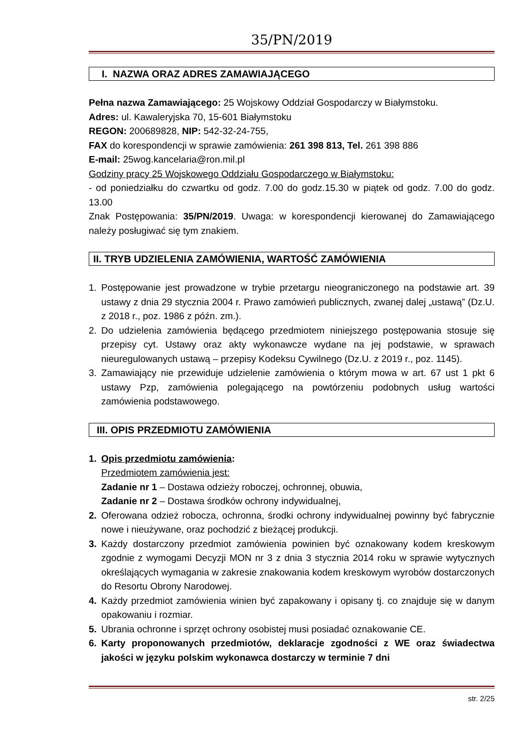35/PN/2019
I. NAZWA ORAZ ADRES ZAMAWIAJĄCEGO
Pełna nazwa Zamawiającego: 25 Wojskowy Oddział Gospodarczy w Białymstoku.
Adres: ul. Kawaleryjska 70, 15-601 Białymstoku
REGON: 200689828, NIP: 542-32-24-755,
FAX do korespondencji w sprawie zamówienia: 261 398 813, Tel. 261 398 886
E-mail: 25wog.kancelaria@ron.mil.pl
Godziny pracy 25 Wojskowego Oddziału Gospodarczego w Białymstoku:
- od poniedziałku do czwartku od godz. 7.00 do godz.15.30 w piątek od godz. 7.00 do godz. 13.00
Znak Postępowania: 35/PN/2019. Uwaga: w korespondencji kierowanej do Zamawiającego należy posługiwać się tym znakiem.
II. TRYB UDZIELENIA ZAMÓWIENIA, WARTOŚĆ ZAMÓWIENIA
1. Postępowanie jest prowadzone w trybie przetargu nieograniczonego na podstawie art. 39 ustawy z dnia 29 stycznia 2004 r. Prawo zamówień publicznych, zwanej dalej „ustawą” (Dz.U. z 2018 r., poz. 1986 z późn. zm.).
2. Do udzielenia zamówienia będącego przedmiotem niniejszego postępowania stosuje się przepisy cyt. Ustawy oraz akty wykonawcze wydane na jej podstawie, w sprawach nieuregulowanych ustawą – przepisy Kodeksu Cywilnego (Dz.U. z 2019 r., poz. 1145).
3. Zamawiający nie przewiduje udzielenie zamówienia o którym mowa w art. 67 ust 1 pkt 6 ustawy Pzp, zamówienia polegającego na powtórzeniu podobnych usług wartości zamówienia podstawowego.
III. OPIS PRZEDMIOTU ZAMÓWIENIA
1. Opis przedmiotu zamówienia:
Przedmiotem zamówienia jest:
Zadanie nr 1 – Dostawa odzieży roboczej, ochronnej, obuwia,
Zadanie nr 2 – Dostawa środków ochrony indywidualnej,
2. Oferowana odzież robocza, ochronna, środki ochrony indywidualnej powinny być fabrycznie nowe i nieużywane, oraz pochodzić z bieżącej produkcji.
3. Każdy dostarczony przedmiot zamówienia powinien być oznakowany kodem kreskowym zgodnie z wymogami Decyzji MON nr 3 z dnia 3 stycznia 2014 roku w sprawie wytycznych określających wymagania w zakresie znakowania kodem kreskowym wyrobów dostarczonych do Resortu Obrony Narodowej.
4. Każdy przedmiot zamówienia winien być zapakowany i opisany tj. co znajduje się w danym opakowaniu i rozmiar.
5. Ubrania ochronne i sprzęt ochrony osobistej musi posiadać oznakowanie CE.
6. Karty proponowanych przedmiotów, deklaracje zgodności z WE oraz świadectwa jakości w języku polskim wykonawca dostarczy w terminie 7 dni
str. 2/25